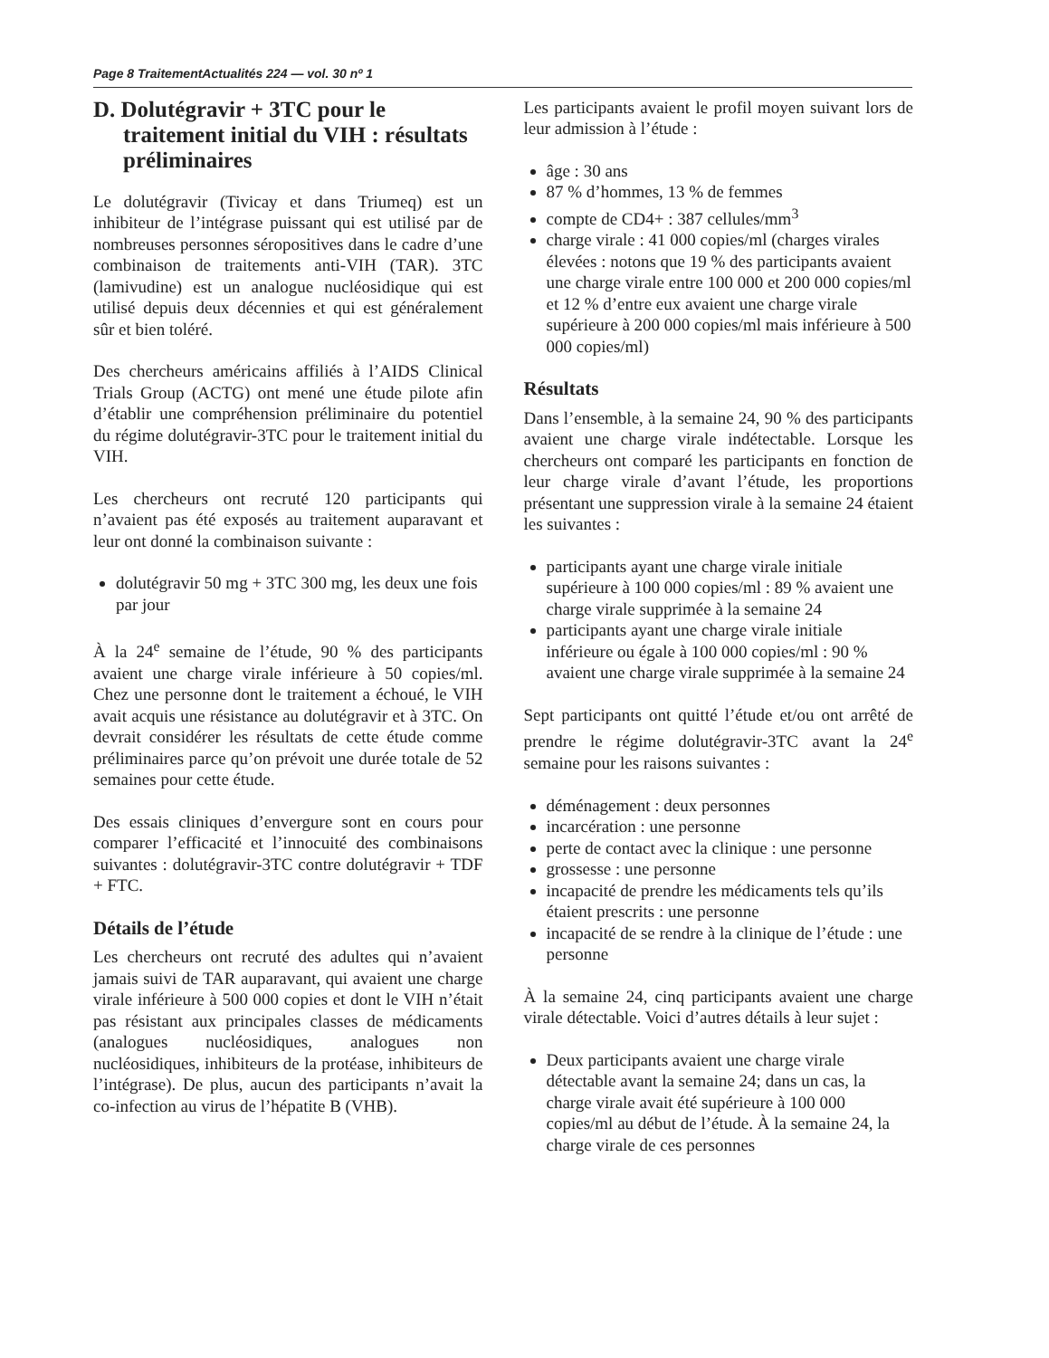Page 8 TraitementActualités 224 — vol. 30 nº 1
D. Dolutégravir + 3TC pour le traitement initial du VIH : résultats préliminaires
Le dolutégravir (Tivicay et dans Triumeq) est un inhibiteur de l’intégrase puissant qui est utilisé par de nombreuses personnes séropositives dans le cadre d’une combinaison de traitements anti-VIH (TAR). 3TC (lamivudine) est un analogue nucléosidique qui est utilisé depuis deux décennies et qui est généralement sûr et bien toléré.
Des chercheurs américains affiliés à l’AIDS Clinical Trials Group (ACTG) ont mené une étude pilote afin d’établir une compréhension préliminaire du potentiel du régime dolutégravir-3TC pour le traitement initial du VIH.
Les chercheurs ont recruté 120 participants qui n’avaient pas été exposés au traitement auparavant et leur ont donné la combinaison suivante :
dolutégravir 50 mg + 3TC 300 mg, les deux une fois par jour
À la 24<sup>e</sup> semaine de l’étude, 90 % des participants avaient une charge virale inférieure à 50 copies/ml. Chez une personne dont le traitement a échoué, le VIH avait acquis une résistance au dolutégravir et à 3TC. On devrait considérer les résultats de cette étude comme préliminaires parce qu’on prévoit une durée totale de 52 semaines pour cette étude.
Des essais cliniques d’envergure sont en cours pour comparer l’efficacité et l’innocuité des combinaisons suivantes : dolutégravir-3TC contre dolutégravir + TDF + FTC.
Détails de l’étude
Les chercheurs ont recruté des adultes qui n’avaient jamais suivi de TAR auparavant, qui avaient une charge virale inférieure à 500 000 copies et dont le VIH n’était pas résistant aux principales classes de médicaments (analogues nucléosidiques, analogues non nucléosidiques, inhibiteurs de la protéase, inhibiteurs de l’intégrase). De plus, aucun des participants n’avait la co-infection au virus de l’hépatite B (VHB).
Les participants avaient le profil moyen suivant lors de leur admission à l’étude :
âge : 30 ans
87 % d’hommes, 13 % de femmes
compte de CD4+ : 387 cellules/mm<sup>3</sup>
charge virale : 41 000 copies/ml (charges virales élevées : notons que 19 % des participants avaient une charge virale entre 100 000 et 200 000 copies/ml et 12 % d’entre eux avaient une charge virale supérieure à 200 000 copies/ml mais inférieure à 500 000 copies/ml)
Résultats
Dans l’ensemble, à la semaine 24, 90 % des participants avaient une charge virale indétectable. Lorsque les chercheurs ont comparé les participants en fonction de leur charge virale d’avant l’étude, les proportions présentant une suppression virale à la semaine 24 étaient les suivantes :
participants ayant une charge virale initiale supérieure à 100 000 copies/ml : 89 % avaient une charge virale supprimée à la semaine 24
participants ayant une charge virale initiale inférieure ou égale à 100 000 copies/ml : 90 % avaient une charge virale supprimée à la semaine 24
Sept participants ont quitté l’étude et/ou ont arrêté de prendre le régime dolutégravir-3TC avant la 24<sup>e</sup> semaine pour les raisons suivantes :
déménagement : deux personnes
incarcération : une personne
perte de contact avec la clinique : une personne
grossesse : une personne
incapacité de prendre les médicaments tels qu’ils étaient prescrits : une personne
incapacité de se rendre à la clinique de l’étude : une personne
À la semaine 24, cinq participants avaient une charge virale détectable. Voici d’autres détails à leur sujet :
Deux participants avaient une charge virale détectable avant la semaine 24; dans un cas, la charge virale avait été supérieure à 100 000 copies/ml au début de l’étude. À la semaine 24, la charge virale de ces personnes